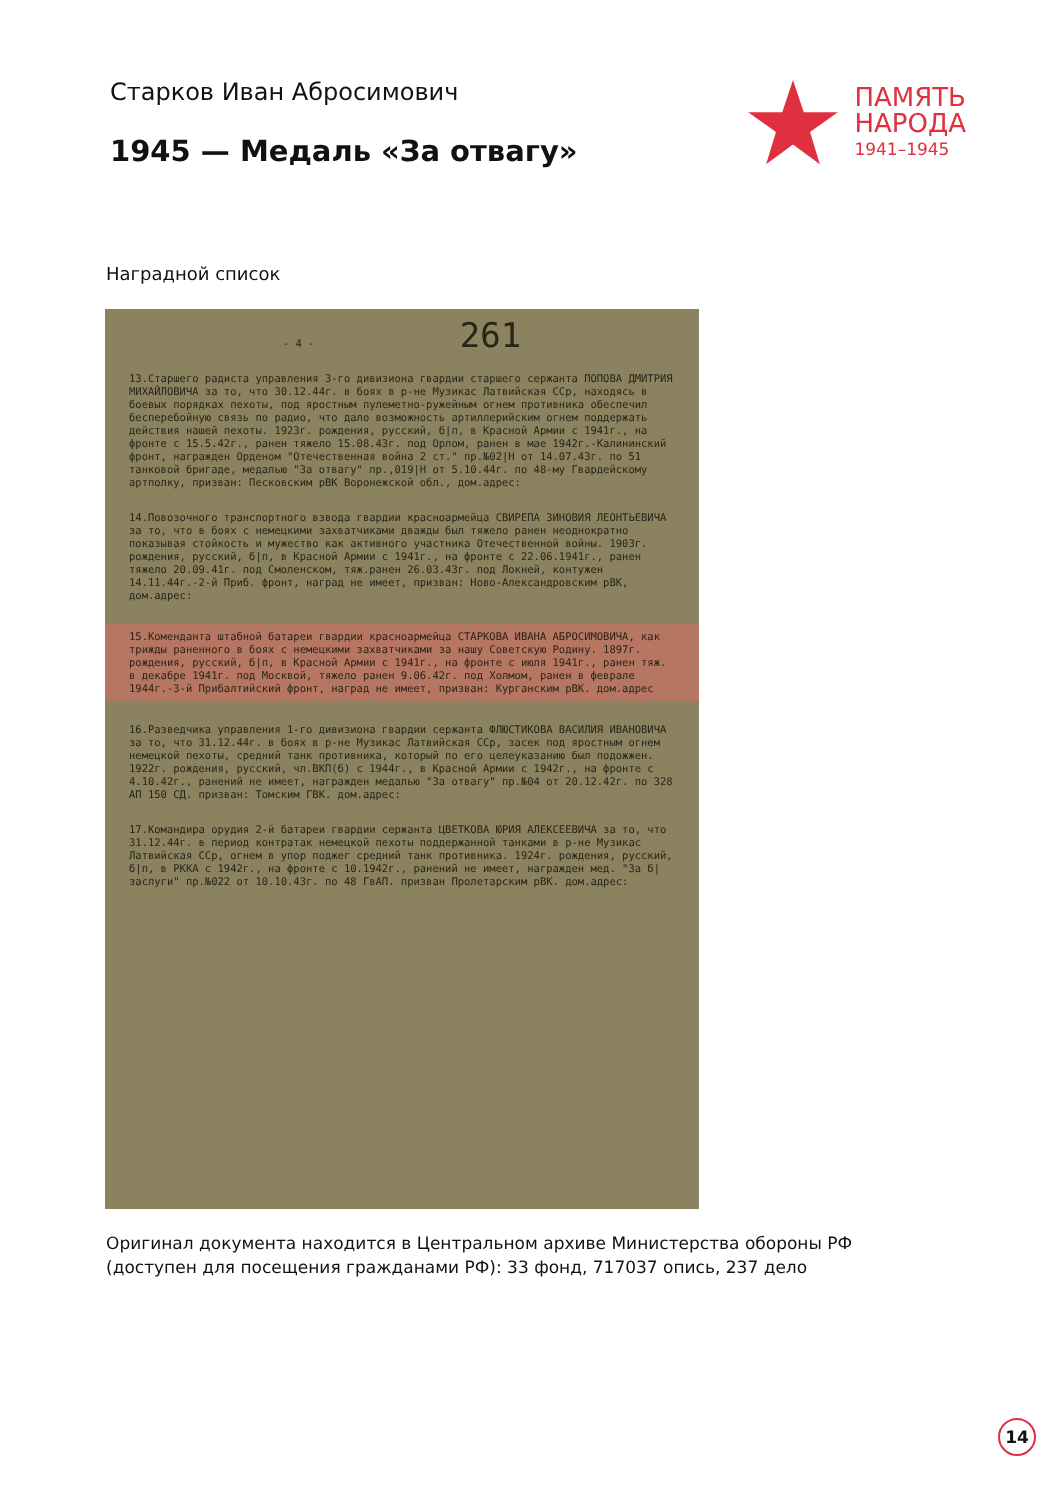Старков Иван Абросимович
1945 — Медаль «За отвагу»
ПАМЯТЬ
НАРОДА
1941–1945
Наградной список
- 4 - 261
13.Старшего радиста управления 3-го дивизиона гвардии старшего сержанта ПОПОВА ДМИТРИЯ МИХАЙЛОВИЧА за то, что 30.12.44г. в боях в р-не Музикас Латвийская ССр, находясь в боевых порядках пехоты, под яростным пулеметно-ружейным огнем противника обеспечил бесперебойную связь по радио, что дало возможность артиллерийским огнем поддержать действия нашей пехоты. 1923г. рождения, русский, б|п, в Красной Армии с 1941г., на фронте с 15.5.42г., ранен тяжело 15.08.43г. под Орлом, ранен в мае 1942г.-Калининский фронт, награжден Орденом "Отечественная война 2 ст." пр.№02|Н от 14.07.43г. по 51 танковой бригаде, медалью "За отвагу" пр.,019|Н от 5.10.44г. по 48-му Гвардейскому артполку, призван: Песковским рВК Воронежской обл., дом.адрес:
14.Повозочного транспортного взвода гвардии красноармейца СВИРЕПА ЗИНОВИЯ ЛЕОНТЬЕВИЧА за то, что в боях с немецкими захватчиками дважды был тяжело ранен неоднократно показывая стойкость и мужество как активного участника Отечественной войны. 1903г. рождения, русский, б|п, в Красной Армии с 1941г., на фронте с 22.06.1941г., ранен тяжело 20.09.41г. под Смоленском, тяж.ранен 26.03.43г. под Локней, контужен 14.11.44г.-2-й Приб. фронт, наград не имеет, призван: Ново-Александровским рВК, дом.адрес:
15.Коменданта штабной батареи гвардии красноармейца СТАРКОВА ИВАНА АБРОСИМОВИЧА, как трижды раненного в боях с немецкими захватчиками за нашу Советскую Родину. 1897г. рождения, русский, б|п, в Красной Армии с 1941г., на фронте с июля 1941г., ранен тяж. в декабре 1941г. под Москвой, тяжело ранен 9.06.42г. под Холмом, ранен в феврале 1944г.-3-й Прибалтийский фронт, наград не имеет, призван: Курганским рВК. дом.адрес
16.Разведчика управления 1-го дивизиона гвардии сержанта ФЛЮСТИКОВА ВАСИЛИЯ ИВАНОВИЧА за то, что 31.12.44г. в боях в р-не Музикас Латвийская ССр, засек под яростным огнем немецкой пехоты, средний танк противника, который по его целеуказанию был подожжен. 1922г. рождения, русский, чл.ВКП(б) с 1944г., в Красной Армии с 1942г., на фронте с 4.10.42г., ранений не имеет, награжден медалью "За отвагу" пр.№04 от 20.12.42г. по 328 АП 150 СД. призван: Томским ГВК. дом.адрес:
17.Командира орудия 2-й батареи гвардии сержанта ЦВЕТКОВА ЮРИЯ АЛЕКСЕЕВИЧА за то, что 31.12.44г. в период контратак немецкой пехоты поддержанной танками в р-не Музикас Латвийская ССр, огнем в упор поджег средний танк противника. 1924г. рождения, русский, б|п, в РККА с 1942г., на фронте с 10.1942г., ранений не имеет, награжден мед. "За б|заслуги" пр.№022 от 10.10.43г. по 48 ГвАП. призван Пролетарским рВК. дом.адрес:
Оригинал документа находится в Центральном архиве Министерства обороны РФ (доступен для посещения гражданами РФ): 33 фонд, 717037 опись, 237 дело
14